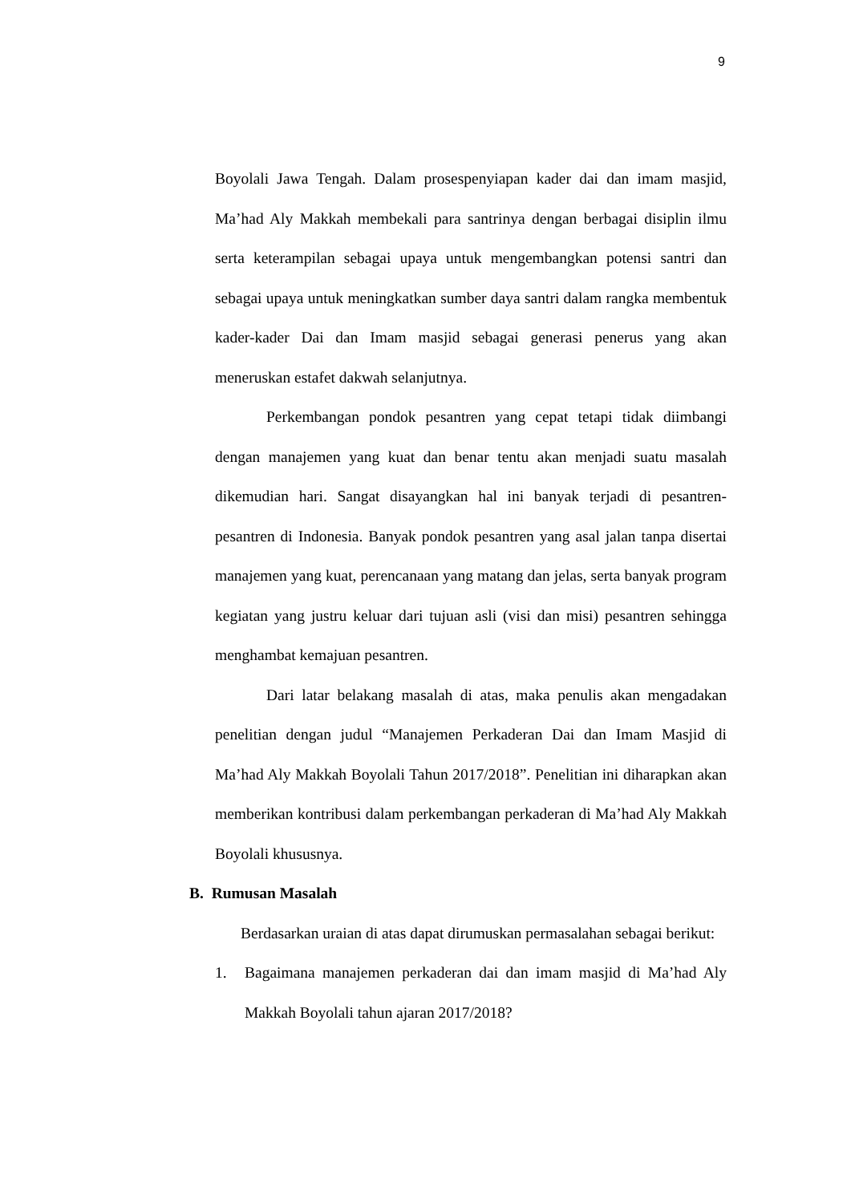9
Boyolali Jawa Tengah. Dalam prosespenyiapan kader dai dan imam masjid, Ma’had Aly Makkah membekali para santrinya dengan berbagai disiplin ilmu serta keterampilan sebagai upaya untuk mengembangkan potensi santri dan sebagai upaya untuk meningkatkan sumber daya santri dalam rangka membentuk kader-kader Dai dan Imam masjid sebagai generasi penerus yang akan meneruskan estafet dakwah selanjutnya.
Perkembangan pondok pesantren yang cepat tetapi tidak diimbangi dengan manajemen yang kuat dan benar tentu akan menjadi suatu masalah dikemudian hari. Sangat disayangkan hal ini banyak terjadi di pesantren-pesantren di Indonesia. Banyak pondok pesantren yang asal jalan tanpa disertai manajemen yang kuat, perencanaan yang matang dan jelas, serta banyak program kegiatan yang justru keluar dari tujuan asli (visi dan misi) pesantren sehingga menghambat kemajuan pesantren.
Dari latar belakang masalah di atas, maka penulis akan mengadakan penelitian dengan judul “Manajemen Perkaderan Dai dan Imam Masjid di Ma’had Aly Makkah Boyolali Tahun 2017/2018”. Penelitian ini diharapkan akan memberikan kontribusi dalam perkembangan perkaderan di Ma’had Aly Makkah Boyolali khususnya.
B. Rumusan Masalah
Berdasarkan uraian di atas dapat dirumuskan permasalahan sebagai berikut:
1. Bagaimana manajemen perkaderan dai dan imam masjid di Ma’had Aly Makkah Boyolali tahun ajaran 2017/2018?